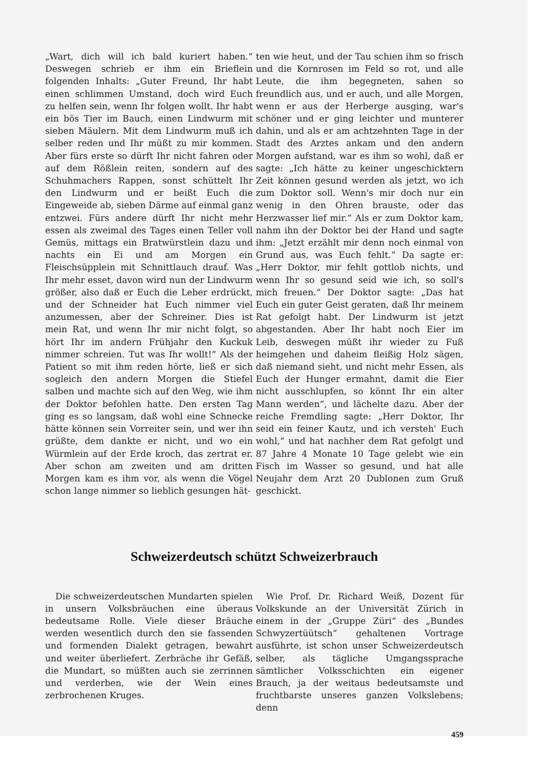„Wart, dich will ich bald kuriert haben.“ Deswegen schrieb er ihm ein Brieflein folgenden Inhalts: „Guter Freund, Ihr habt einen schlimmen Umstand, doch wird Euch zu helfen sein, wenn Ihr folgen wollt. Ihr habt ein bös Tier im Bauch, einen Lindwurm mit sieben Mäulern. Mit dem Lindwurm muß ich selber reden und Ihr müßt zu mir kommen. Aber fürs erste so dürft Ihr nicht fahren oder auf dem Rößlein reiten, sondern auf des Schuhmachers Rappen, sonst schüttelt Ihr den Lindwurm und er beißt Euch die Eingeweide ab, sieben Därme auf einmal ganz entzwei. Fürs andere dürft Ihr nicht mehr essen als zweimal des Tages einen Teller voll Gemüs, mittags ein Bratwürstlein dazu und nachts ein Ei und am Morgen ein Fleischsüpplein mit Schnittlauch drauf. Was Ihr mehr esset, davon wird nun der Lindwurm größer, also daß er Euch die Leber erdrückt, und der Schneider hat Euch nimmer viel anzumessen, aber der Schreiner. Dies ist mein Rat, und wenn Ihr mir nicht folgt, so hört Ihr im andern Frühjahr den Kuckuk nimmer schreien. Tut was Ihr wollt!“ Als der Patient so mit ihm reden hörte, ließ er sich sogleich den andern Morgen die Stiefel salben und machte sich auf den Weg, wie ihm der Doktor befohlen hatte. Den ersten Tag ging es so langsam, daß wohl eine Schnecke hätte können sein Vorreiter sein, und wer ihn grüßte, dem dankte er nicht, und wo ein Würmlein auf der Erde kroch, das zertrat er. Aber schon am zweiten und am dritten Morgen kam es ihm vor, als wenn die Vögel schon lange nimmer so lieblich gesungen hät-
ten wie heut, und der Tau schien ihm so frisch und die Kornrosen im Feld so rot, und alle Leute, die ihm begegneten, sahen so freundlich aus, und er auch, und alle Morgen, wenn er aus der Herberge ausging, war's schöner und er ging leichter und munterer dahin, und als er am achtzehnten Tage in der Stadt des Arztes ankam und den andern Morgen aufstand, war es ihm so wohl, daß er sagte: „Ich hätte zu keiner ungeschicktern Zeit können gesund werden als jetzt, wo ich zum Doktor soll. Wenn's mir doch nur ein wenig in den Ohren brauste, oder das Herzwasser lief mir.“ Als er zum Doktor kam, nahm ihn der Doktor bei der Hand und sagte ihm: „Jetzt erzählt mir denn noch einmal von Grund aus, was Euch fehlt.“ Da sagte er: „Herr Doktor, mir fehlt gottlob nichts, und wenn Ihr so gesund seid wie ich, so soll's mich freuen.“ Der Doktor sagte: „Das hat Euch ein guter Geist geraten, daß Ihr meinem Rat gefolgt habt. Der Lindwurm ist jetzt abgestanden. Aber Ihr habt noch Eier im Leib, deswegen müßt ihr wieder zu Fuß heimgehen und daheim fleißig Holz sägen, daß niemand sieht, und nicht mehr Essen, als Euch der Hunger ermahnt, damit die Eier nicht ausschlupfen, so könnt Ihr ein alter Mann werden“, und lächelte dazu. Aber der reiche Fremdling sagte: „Herr Doktor, Ihr seid ein feiner Kautz, und ich versteh' Euch wohl,“ und hat nachher dem Rat gefolgt und 87 Jahre 4 Monate 10 Tage gelebt wie ein Fisch im Wasser so gesund, und hat alle Neujahr dem Arzt 20 Dublonen zum Gruß geschickt.
Schweizerdeutsch schützt Schweizerbrauch
Die schweizerdeutschen Mundarten spielen in unsern Volksbräuchen eine überaus bedeutsame Rolle. Viele dieser Bräuche werden wesentlich durch den sie fassenden und formenden Dialekt getragen, bewahrt und weiter überliefert. Zerbräche ihr Gefäß, die Mundart, so müßten auch sie zerrinnen und verderben, wie der Wein eines zerbrochenen Kruges.
Wie Prof. Dr. Richard Weiß, Dozent für Volkskunde an der Universität Zürich in einem in der „Gruppe Züri“ des „Bundes Schwyzertüütsch“ gehaltenen Vortrage ausführte, ist schon unser Schweizerdeutsch selber, als tägliche Umgangssprache sämtlicher Volksschichten ein eigener Brauch, ja der weitaus bedeutsamste und fruchtbarste unseres ganzen Volkslebens; denn
459